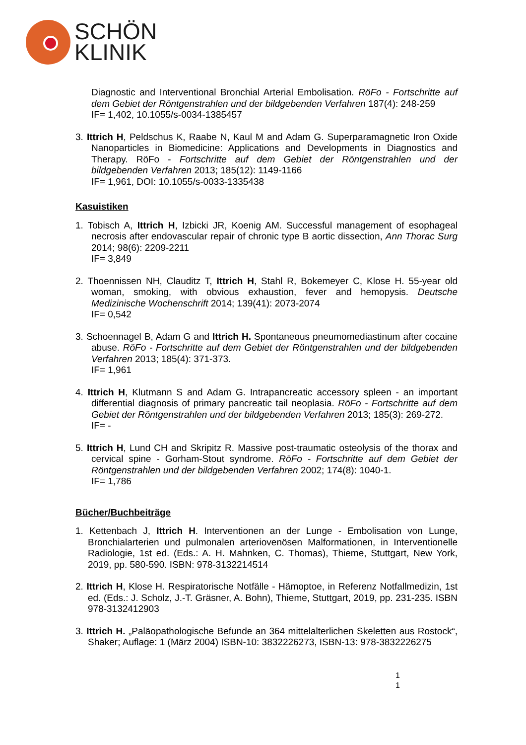SCHÖN
KLINIK
Diagnostic and Interventional Bronchial Arterial Embolisation. RöFo - Fortschritte auf dem Gebiet der Röntgenstrahlen und der bildgebenden Verfahren 187(4): 248-259
IF= 1,402, 10.1055/s-0034-1385457
3. Ittrich H, Peldschus K, Raabe N, Kaul M and Adam G. Superparamagnetic Iron Oxide Nanoparticles in Biomedicine: Applications and Developments in Diagnostics and Therapy. RöFo - Fortschritte auf dem Gebiet der Röntgenstrahlen und der bildgebenden Verfahren 2013; 185(12): 1149-1166
IF= 1,961, DOI: 10.1055/s-0033-1335438
Kasuistiken
1. Tobisch A, Ittrich H, Izbicki JR, Koenig AM. Successful management of esophageal necrosis after endovascular repair of chronic type B aortic dissection, Ann Thorac Surg 2014; 98(6): 2209-2211
IF= 3,849
2. Thoennissen NH, Clauditz T, Ittrich H, Stahl R, Bokemeyer C, Klose H. 55-year old woman, smoking, with obvious exhaustion, fever and hemopysis. Deutsche Medizinische Wochenschrift 2014; 139(41): 2073-2074
IF= 0,542
3. Schoennagel B, Adam G and Ittrich H. Spontaneous pneumomediastinum after cocaine abuse. RöFo - Fortschritte auf dem Gebiet der Röntgenstrahlen und der bildgebenden Verfahren 2013; 185(4): 371-373.
IF= 1,961
4. Ittrich H, Klutmann S and Adam G. Intrapancreatic accessory spleen - an important differential diagnosis of primary pancreatic tail neoplasia. RöFo - Fortschritte auf dem Gebiet der Röntgenstrahlen und der bildgebenden Verfahren 2013; 185(3): 269-272.
IF= -
5. Ittrich H, Lund CH and Skripitz R. Massive post-traumatic osteolysis of the thorax and cervical spine - Gorham-Stout syndrome. RöFo - Fortschritte auf dem Gebiet der Röntgenstrahlen und der bildgebenden Verfahren 2002; 174(8): 1040-1.
IF= 1,786
Bücher/Buchbeiträge
1. Kettenbach J, Ittrich H. Interventionen an der Lunge - Embolisation von Lunge, Bronchialarterien und pulmonalen arteriovenösen Malformationen, in Interventionelle Radiologie, 1st ed. (Eds.: A. H. Mahnken, C. Thomas), Thieme, Stuttgart, New York, 2019, pp. 580-590. ISBN: 978-3132214514
2. Ittrich H, Klose H. Respiratorische Notfälle - Hämoptoe, in Referenz Notfallmedizin, 1st ed. (Eds.: J. Scholz, J.-T. Gräsner, A. Bohn), Thieme, Stuttgart, 2019, pp. 231-235. ISBN 978-3132412903
3. Ittrich H. „Paläopathologische Befunde an 364 mittelalterlichen Skeletten aus Rostock“, Shaker; Auflage: 1 (März 2004) ISBN-10: 3832226273, ISBN-13: 978-3832226275
1
1